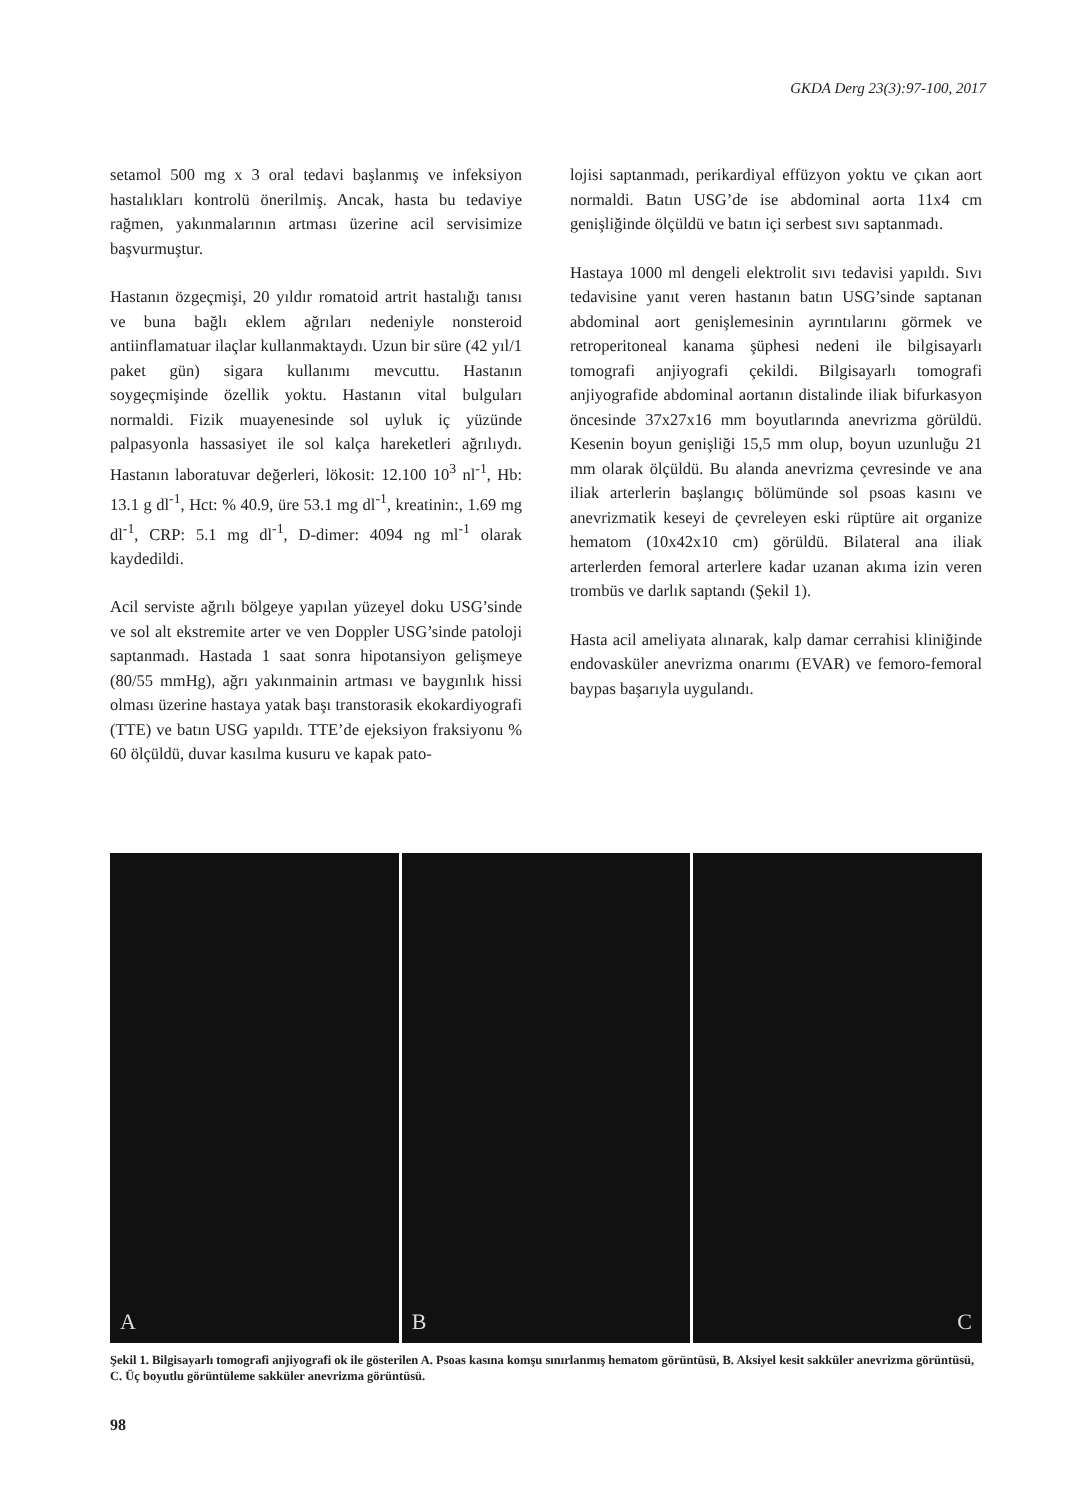GKDA Derg 23(3):97-100, 2017
setamol 500 mg x 3 oral tedavi başlanmış ve infeksiyon hastalıkları kontrolü önerilmiş. Ancak, hasta bu tedaviye rağmen, yakınmalarının artması üzerine acil servisimize başvurmuştur.
Hastanın özgeçmişi, 20 yıldır romatoid artrit hastalığı tanısı ve buna bağlı eklem ağrıları nedeniyle nonsteroid antiinflamatuar ilaçlar kullanmaktaydı. Uzun bir süre (42 yıl/1 paket gün) sigara kullanımı mevcuttu. Hastanın soygeçmişinde özellik yoktu. Hastanın vital bulguları normaldi. Fizik muayenesinde sol uyluk iç yüzünde palpasyonla hassasiyet ile sol kalça hareketleri ağrılıydı. Hastanın laboratuvar değerleri, lökosit: 12.100 10<sup>3</sup> nl<sup>-1</sup>, Hb: 13.1 g dl<sup>-1</sup>, Hct: % 40.9, üre 53.1 mg dl<sup>-1</sup>, kreatinin:, 1.69 mg dl<sup>-1</sup>, CRP: 5.1 mg dl<sup>-1</sup>, D-dimer: 4094 ng ml<sup>-1</sup> olarak kaydedildi.
Acil serviste ağrılı bölgeye yapılan yüzeyel doku USG’sinde ve sol alt ekstremite arter ve ven Doppler USG’sinde patoloji saptanmadı. Hastada 1 saat sonra hipotansiyon gelişmeye (80/55 mmHg), ağrı yakınmainin artması ve baygınlık hissi olması üzerine hastaya yatak başı transtorasik ekokardiyografi (TTE) ve batın USG yapıldı. TTE’de ejeksiyon fraksiyonu % 60 ölçüldü, duvar kasılma kusuru ve kapak pato-
lojisi saptanmadı, perikardiyal effüzyon yoktu ve çıkan aort normaldi. Batın USG’de ise abdominal aorta 11x4 cm genişliğinde ölçüldü ve batın içi serbest sıvı saptanmadı.
Hastaya 1000 ml dengeli elektrolit sıvı tedavisi yapıldı. Sıvı tedavisine yanıt veren hastanın batın USG’sinde saptanan abdominal aort genişlemesinin ayrıntılarını görmek ve retroperitoneal kanama şüphesi nedeni ile bilgisayarlı tomografi anjiyografi çekildi. Bilgisayarlı tomografi anjiyografide abdominal aortanın distalinde iliak bifurkasyon öncesinde 37x27x16 mm boyutlarında anevrizma görüldü. Kesenin boyun genişliği 15,5 mm olup, boyun uzunluğu 21 mm olarak ölçüldü. Bu alanda anevrizma çevresinde ve ana iliak arterlerin başlangıç bölümünde sol psoas kasını ve anevrizmatik keseyi de çevreleyen eski rüptüre ait organize hematom (10x42x10 cm) görüldü. Bilateral ana iliak arterlerden femoral arterlere kadar uzanan akıma izin veren trombüs ve darlık saptandı (Şekil 1).
Hasta acil ameliyata alınarak, kalp damar cerrahisi kliniğinde endovasküler anevrizma onarımı (EVAR) ve femoro-femoral baypas başarıyla uygulandı.
A
B
C
Şekil 1. Bilgisayarlı tomografi anjiyografi ok ile gösterilen A. Psoas kasına komşu sınırlanmış hematom görüntüsü, B. Aksiyel kesit sakküler anevrizma görüntüsü, C. Üç boyutlu görüntüleme sakküler anevrizma görüntüsü.
98